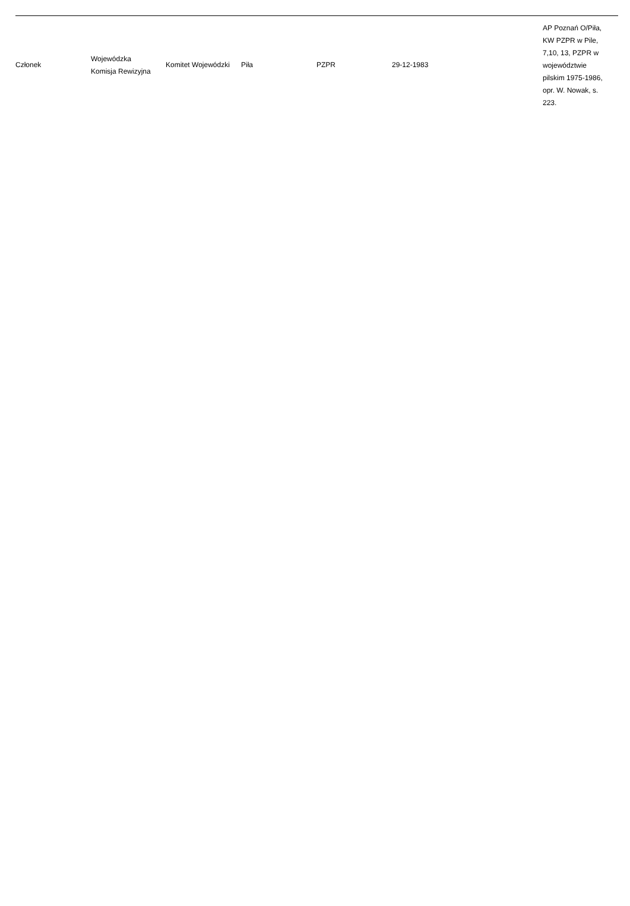| Członek | Wojewódzka Komisja Rewizyjna | Komitet Wojewódzki | Piła | PZPR | 29-12-1983 | AP Poznań O/Piła, KW PZPR w Pile, 7,10, 13, PZPR w województwie pilskim 1975-1986, opr. W. Nowak, s. 223. |